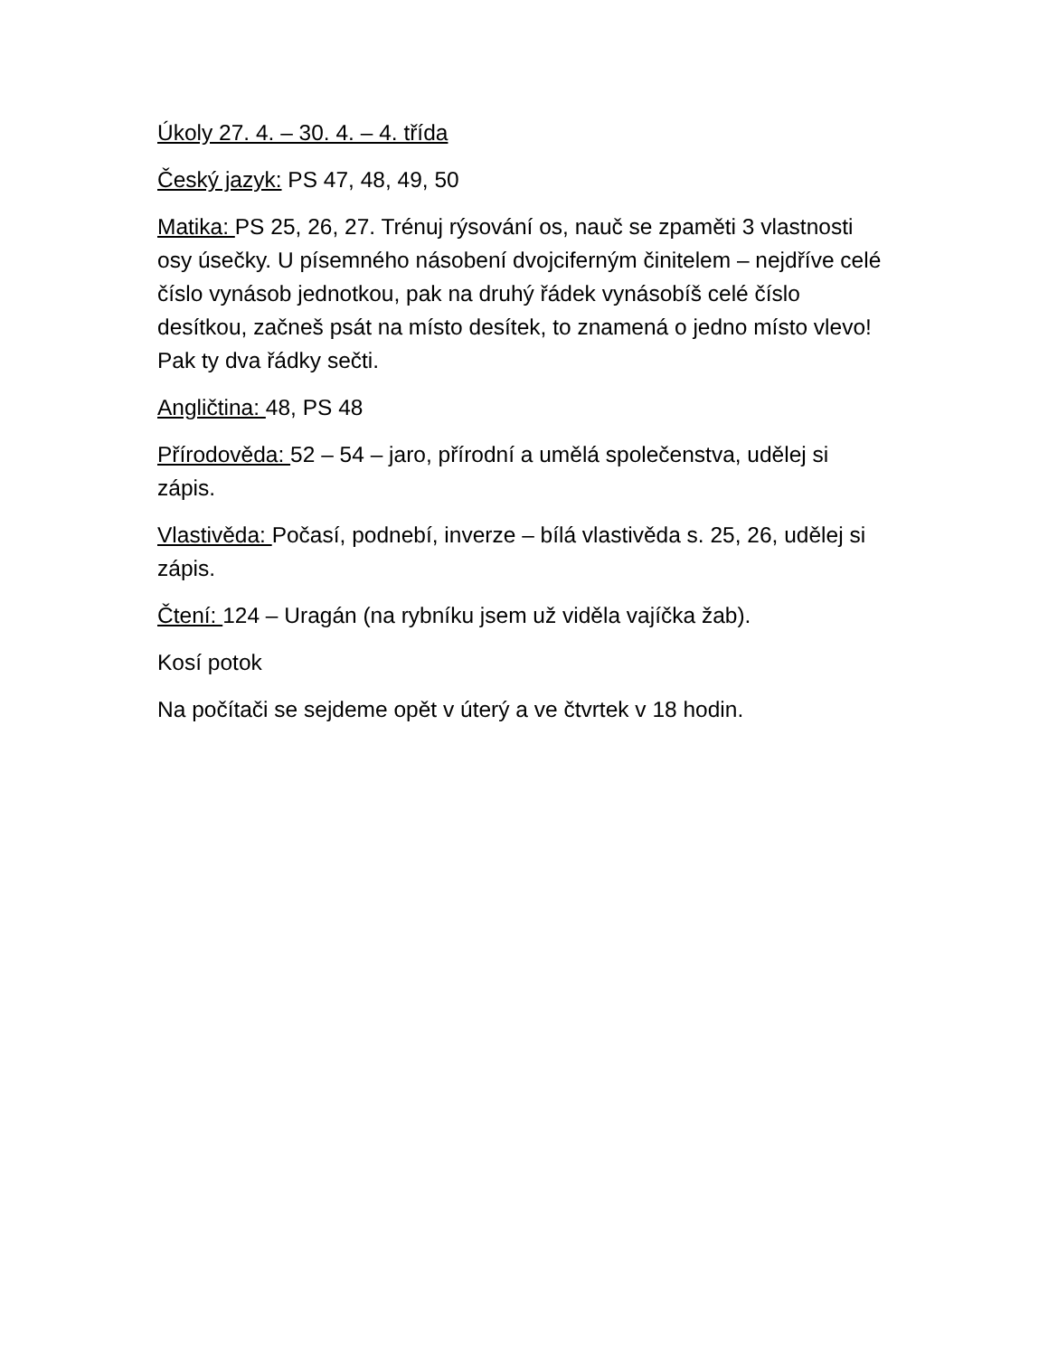Úkoly 27. 4. – 30. 4. – 4. třída
Český jazyk: PS 47, 48, 49, 50
Matika: PS 25, 26, 27. Trénuj rýsování os, nauč se zpaměti 3 vlastnosti osy úsečky. U písemného násobení dvojciferným činitelem – nejdříve celé číslo vynásob jednotkou, pak na druhý řádek vynásobíš celé číslo desítkou, začneš psát na místo desítek, to znamená o jedno místo vlevo! Pak ty dva řádky sečti.
Angličtina: 48, PS 48
Přírodověda: 52 – 54 – jaro, přírodní a umělá společenstva, udělej si zápis.
Vlastivěda: Počasí, podnebí, inverze – bílá vlastivěda s. 25, 26, udělej si zápis.
Čtení: 124 – Uragán (na rybníku jsem už viděla vajíčka žab).
Kosí potok
Na počítači se sejdeme opět v úterý a ve čtvrtek v 18 hodin.